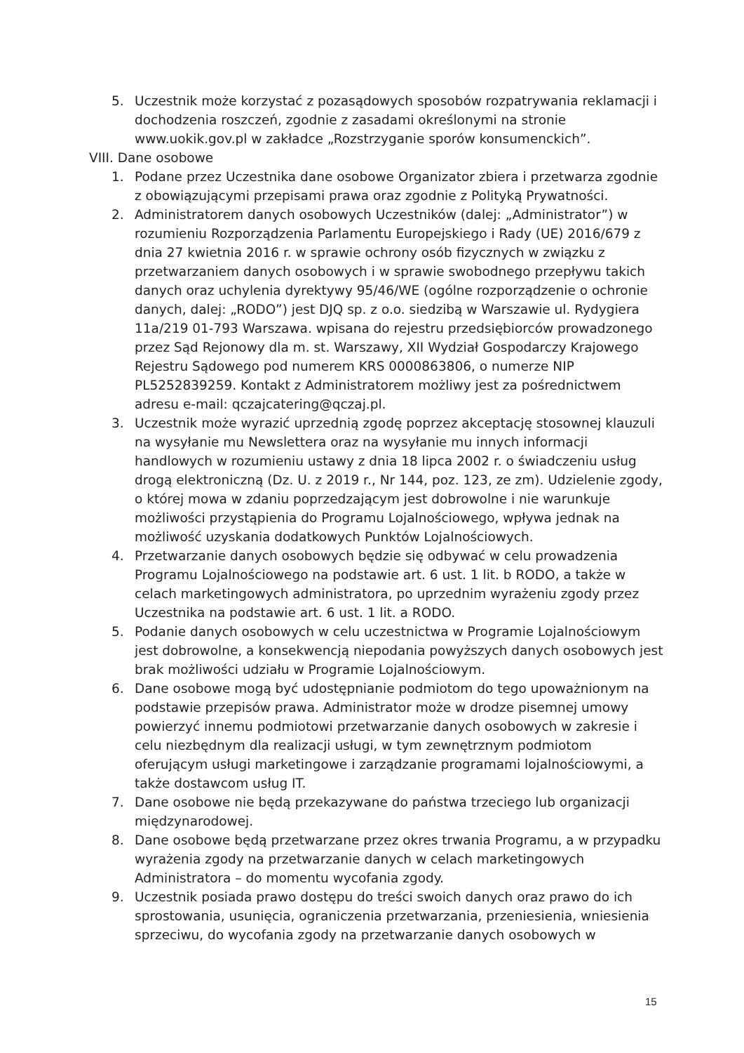5. Uczestnik może korzystać z pozasądowych sposobów rozpatrywania reklamacji i dochodzenia roszczeń, zgodnie z zasadami określonymi na stronie www.uokik.gov.pl w zakładce „Rozstrzyganie sporów konsumenckich”.
VIII. Dane osobowe
1. Podane przez Uczestnika dane osobowe Organizator zbiera i przetwarza zgodnie z obowiązującymi przepisami prawa oraz zgodnie z Polityką Prywatności.
2. Administratorem danych osobowych Uczestników (dalej: „Administrator”) w rozumieniu Rozporządzenia Parlamentu Europejskiego i Rady (UE) 2016/679 z dnia 27 kwietnia 2016 r. w sprawie ochrony osób fizycznych w związku z przetwarzaniem danych osobowych i w sprawie swobodnego przepływu takich danych oraz uchylenia dyrektywy 95/46/WE (ogólne rozporządzenie o ochronie danych, dalej: „RODO”) jest DJQ sp. z o.o. siedzibą w Warszawie ul. Rydygiera 11a/219 01-793 Warszawa. wpisana do rejestru przedsiębiorców prowadzonego przez Sąd Rejonowy dla m. st. Warszawy, XII Wydział Gospodarczy Krajowego Rejestru Sądowego pod numerem KRS 0000863806, o numerze NIP PL5252839259. Kontakt z Administratorem możliwy jest za pośrednictwem adresu e-mail: qczajcatering@qczaj.pl.
3. Uczestnik może wyrazić uprzednią zgodę poprzez akceptację stosownej klauzuli na wysyłanie mu Newslettera oraz na wysyłanie mu innych informacji handlowych w rozumieniu ustawy z dnia 18 lipca 2002 r. o świadczeniu usług drogą elektroniczną (Dz. U. z 2019 r., Nr 144, poz. 123, ze zm). Udzielenie zgody, o której mowa w zdaniu poprzedzającym jest dobrowolne i nie warunkuje możliwości przystąpienia do Programu Lojalnościowego, wpływa jednak na możliwość uzyskania dodatkowych Punktów Lojalnościowych.
4. Przetwarzanie danych osobowych będzie się odbywać w celu prowadzenia Programu Lojalnościowego na podstawie art. 6 ust. 1 lit. b RODO, a także w celach marketingowych administratora, po uprzednim wyrażeniu zgody przez Uczestnika na podstawie art. 6 ust. 1 lit. a RODO.
5. Podanie danych osobowych w celu uczestnictwa w Programie Lojalnościowym jest dobrowolne, a konsekwencją niepodania powyższych danych osobowych jest brak możliwości udziału w Programie Lojalnościowym.
6. Dane osobowe mogą być udostępnianie podmiotom do tego upoważnionym na podstawie przepisów prawa. Administrator może w drodze pisemnej umowy powierzyć innemu podmiotowi przetwarzanie danych osobowych w zakresie i celu niezbędnym dla realizacji usługi, w tym zewnętrznym podmiotom oferującym usługi marketingowe i zarządzanie programami lojalnościowymi, a także dostawcom usług IT.
7. Dane osobowe nie będą przekazywane do państwa trzeciego lub organizacji międzynarodowej.
8. Dane osobowe będą przetwarzane przez okres trwania Programu, a w przypadku wyrażenia zgody na przetwarzanie danych w celach marketingowych Administratora – do momentu wycofania zgody.
9. Uczestnik posiada prawo dostępu do treści swoich danych oraz prawo do ich sprostowania, usunięcia, ograniczenia przetwarzania, przeniesienia, wniesienia sprzeciwu, do wycofania zgody na przetwarzanie danych osobowych w
15